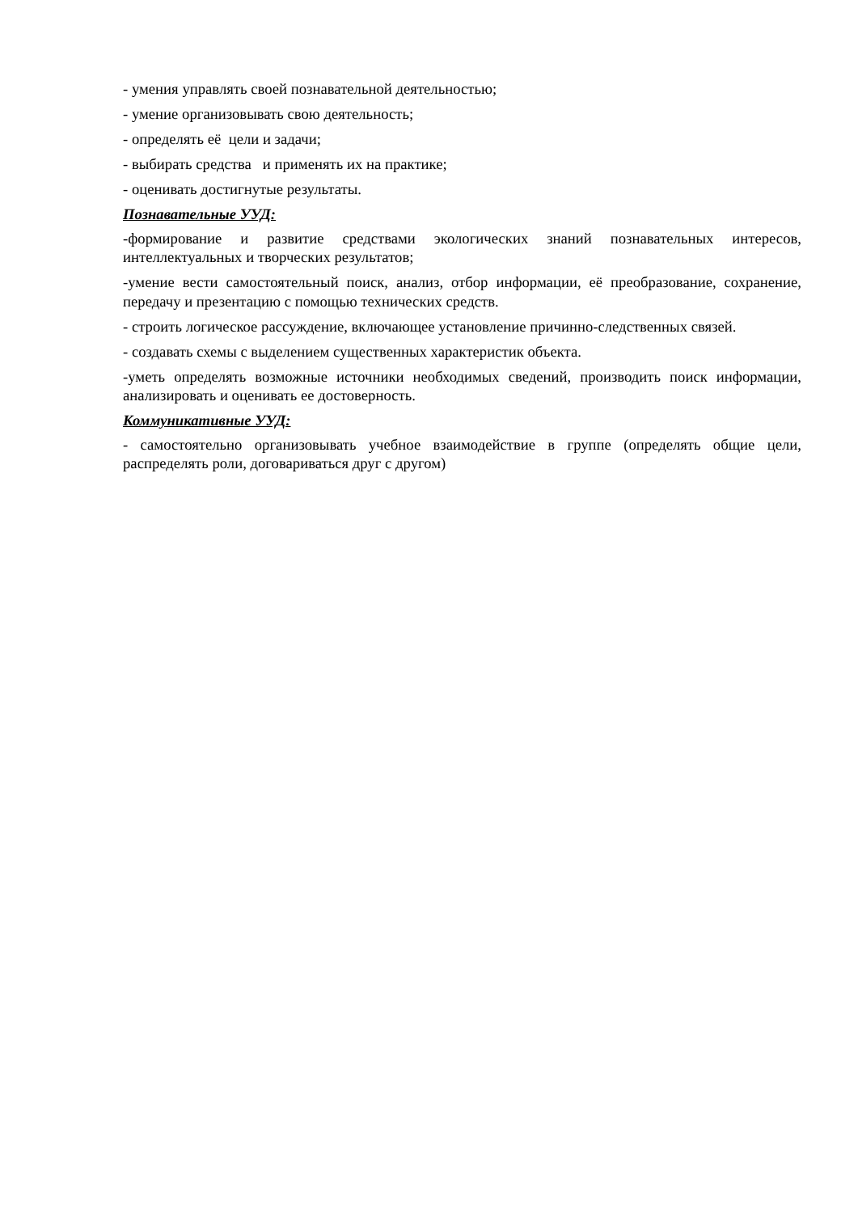- умения управлять своей познавательной деятельностью;
- умение организовывать свою деятельность;
- определять её цели и задачи;
- выбирать средства и применять их на практике;
- оценивать достигнутые результаты.
Познавательные УУД:
-формирование и развитие средствами экологических знаний познавательных интересов, интеллектуальных и творческих результатов;
-умение вести самостоятельный поиск, анализ, отбор информации, её преобразование, сохранение, передачу и презентацию с помощью технических средств.
- строить логическое рассуждение, включающее установление причинно-следственных связей.
- создавать схемы с выделением существенных характеристик объекта.
-уметь определять возможные источники необходимых сведений, производить поиск информации, анализировать и оценивать ее достоверность.
Коммуникативные УУД:
- самостоятельно организовывать учебное взаимодействие в группе (определять общие цели, распределять роли, договариваться друг с другом)